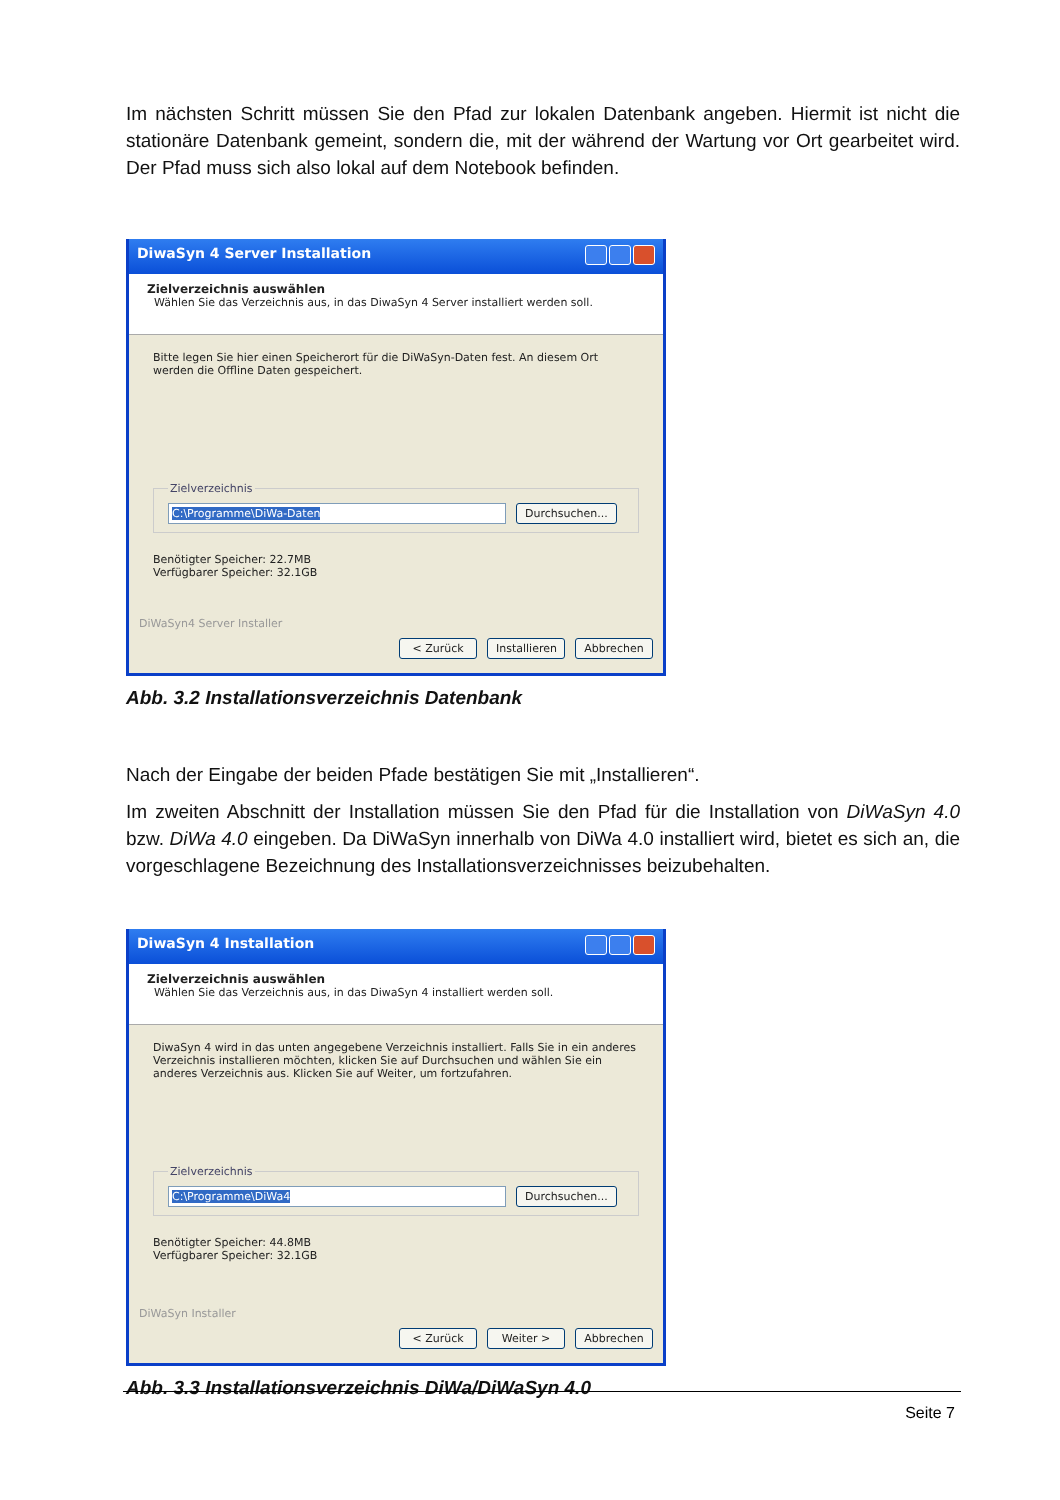Im nächsten Schritt müssen Sie den Pfad zur lokalen Datenbank angeben. Hiermit ist nicht die stationäre Datenbank gemeint, sondern die, mit der während der Wartung vor Ort gearbeitet wird. Der Pfad muss sich also lokal auf dem Notebook befinden.
DiwaSyn 4 Server Installation
Zielverzeichnis auswählen
Wählen Sie das Verzeichnis aus, in das DiwaSyn 4 Server installiert werden soll.
Bitte legen Sie hier einen Speicherort für die DiWaSyn-Daten fest. An diesem Ort werden die Offline Daten gespeichert. Zielverzeichnis C:\Programme\DiWa-Daten Durchsuchen... Benötigter Speicher: 22.7MB
Verfügbarer Speicher: 32.1GB
DiWaSyn4 Server Installer
< Zurück Installieren Abbrechen
Abb. 3.2 Installationsverzeichnis Datenbank
Nach der Eingabe der beiden Pfade bestätigen Sie mit „Installieren“.
Im zweiten Abschnitt der Installation müssen Sie den Pfad für die Installation von DiWaSyn 4.0 bzw. DiWa 4.0 eingeben. Da DiWaSyn innerhalb von DiWa 4.0 installiert wird, bietet es sich an, die vorgeschlagene Bezeichnung des Installationsverzeichnisses beizubehalten.
DiwaSyn 4 Installation
Zielverzeichnis auswählen
Wählen Sie das Verzeichnis aus, in das DiwaSyn 4 installiert werden soll.
DiwaSyn 4 wird in das unten angegebene Verzeichnis installiert. Falls Sie in ein anderes Verzeichnis installieren möchten, klicken Sie auf Durchsuchen und wählen Sie ein anderes Verzeichnis aus. Klicken Sie auf Weiter, um fortzufahren. Zielverzeichnis C:\Programme\DiWa4 Durchsuchen... Benötigter Speicher: 44.8MB
Verfügbarer Speicher: 32.1GB
DiWaSyn Installer
< Zurück Weiter > Abbrechen
Abb. 3.3 Installationsverzeichnis DiWa/DiWaSyn 4.0
Seite 7